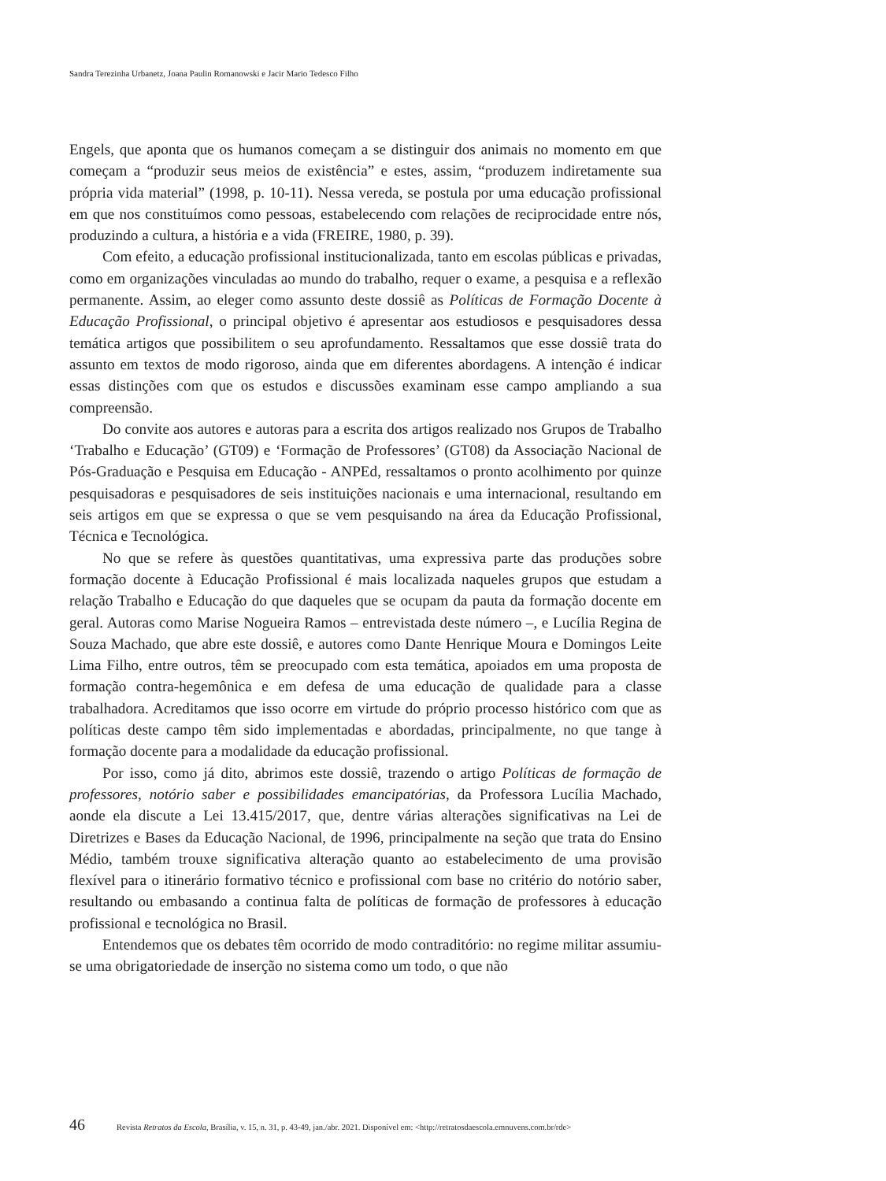Sandra Terezinha Urbanetz, Joana Paulin Romanowski e Jacir Mario Tedesco Filho
Engels, que aponta que os humanos começam a se distinguir dos animais no momento em que começam a “produzir seus meios de existência” e estes, assim, “produzem indiretamente sua própria vida material” (1998, p. 10-11). Nessa vereda, se postula por uma educação profissional em que nos constituímos como pessoas, estabelecendo com relações de reciprocidade entre nós, produzindo a cultura, a história e a vida (FREIRE, 1980, p. 39).
Com efeito, a educação profissional institucionalizada, tanto em escolas públicas e privadas, como em organizações vinculadas ao mundo do trabalho, requer o exame, a pesquisa e a reflexão permanente. Assim, ao eleger como assunto deste dossiê as Políticas de Formação Docente à Educação Profissional, o principal objetivo é apresentar aos estudiosos e pesquisadores dessa temática artigos que possibilitem o seu aprofundamento. Ressaltamos que esse dossiê trata do assunto em textos de modo rigoroso, ainda que em diferentes abordagens. A intenção é indicar essas distinções com que os estudos e discussões examinam esse campo ampliando a sua compreensão.
Do convite aos autores e autoras para a escrita dos artigos realizado nos Grupos de Trabalho ‘Trabalho e Educação’ (GT09) e ‘Formação de Professores’ (GT08) da Associação Nacional de Pós-Graduação e Pesquisa em Educação - ANPEd, ressaltamos o pronto acolhimento por quinze pesquisadoras e pesquisadores de seis instituições nacionais e uma internacional, resultando em seis artigos em que se expressa o que se vem pesquisando na área da Educação Profissional, Técnica e Tecnológica.
No que se refere às questões quantitativas, uma expressiva parte das produções sobre formação docente à Educação Profissional é mais localizada naqueles grupos que estudam a relação Trabalho e Educação do que daqueles que se ocupam da pauta da formação docente em geral. Autoras como Marise Nogueira Ramos – entrevistada deste número –, e Lucília Regina de Souza Machado, que abre este dossiê, e autores como Dante Henrique Moura e Domingos Leite Lima Filho, entre outros, têm se preocupado com esta temática, apoiados em uma proposta de formação contra-hegemônica e em defesa de uma educação de qualidade para a classe trabalhadora. Acreditamos que isso ocorre em virtude do próprio processo histórico com que as políticas deste campo têm sido implementadas e abordadas, principalmente, no que tange à formação docente para a modalidade da educação profissional.
Por isso, como já dito, abrimos este dossiê, trazendo o artigo Políticas de formação de professores, notório saber e possibilidades emancipatórias, da Professora Lucília Machado, aonde ela discute a Lei 13.415/2017, que, dentre várias alterações significativas na Lei de Diretrizes e Bases da Educação Nacional, de 1996, principalmente na seção que trata do Ensino Médio, também trouxe significativa alteração quanto ao estabelecimento de uma provisão flexível para o itinerário formativo técnico e profissional com base no critério do notório saber, resultando ou embasando a continua falta de políticas de formação de professores à educação profissional e tecnológica no Brasil.
Entendemos que os debates têm ocorrido de modo contraditório: no regime militar assumiu-se uma obrigatoriedade de inserção no sistema como um todo, o que não
46 Revista Retratos da Escola, Brasília, v. 15, n. 31, p. 43-49, jan./abr. 2021. Disponível em: <http://retratosdaescola.emnuvens.com.br/rde>